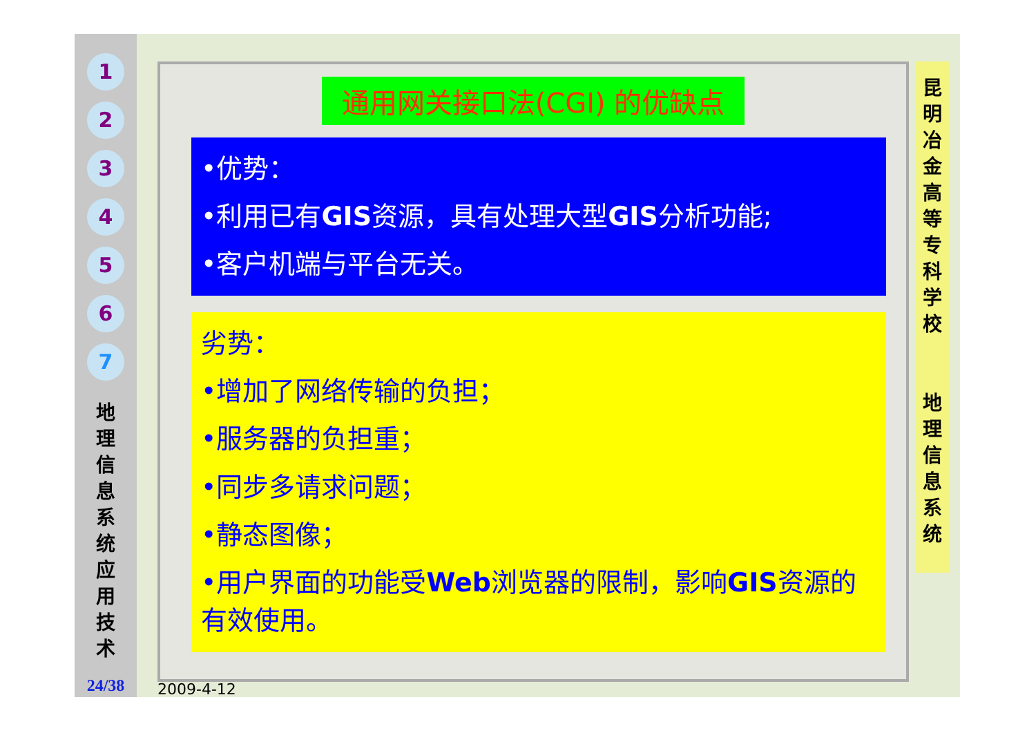1
2
3
4
5
6
7
地 理 信 息 系 统 应 用 技 术
24/38
通用网关接口法(CGI) 的优缺点
•优势：
•利用已有GIS资源，具有处理大型GIS分析功能;
•客户机端与平台无关。
劣势：
•增加了网络传输的负担；
•服务器的负担重；
•同步多请求问题；
•静态图像；
•用户界面的功能受Web浏览器的限制，影响GIS资源的有效使用。
昆 明 冶 金 高 等 专 科 学 校
地 理 信 息 系 统
2009-4-12